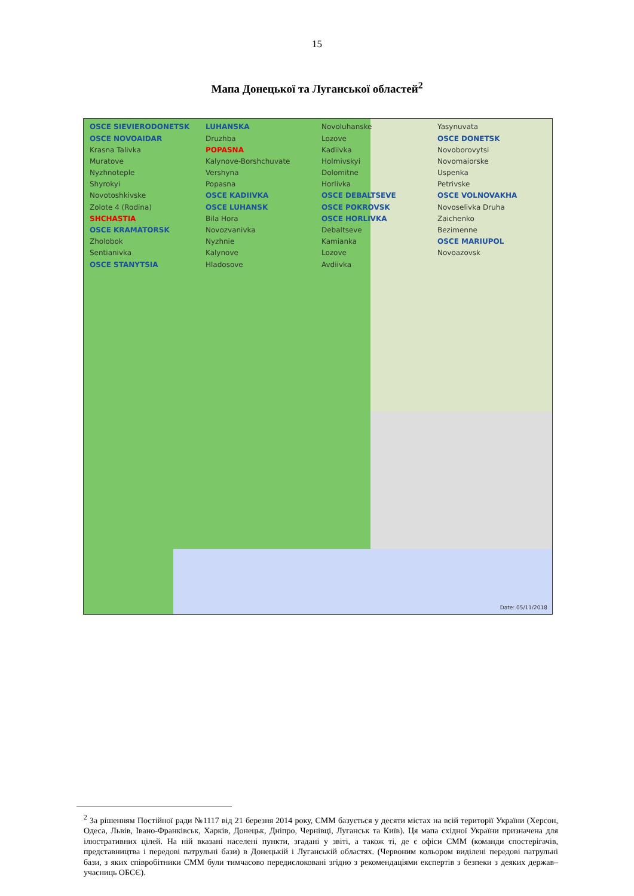15
Мапа Донецької та Луганської областей<sup>2</sup>
OSCE SIEVIERODONETSK
OSCE NOVOAIDAR
Krasna Talivka
Muratove
Nyzhnoteple
Shyrokyi
Novotoshkivske
Zolote 4 (Rodina)
SHCHASTIA
OSCE KRAMATORSK
Zholobok
Sentianivka
OSCE STANYTSIA LUHANSKA
Druzhba
POPASNA
Kalynove-Borshchuvate
Vershyna
Popasna
OSCE KADIIVKA
OSCE LUHANSK
Bila Hora
Novozvanivka
Nyzhnie
Kalynove
Hladosove
Novoluhanske
Lozove
Kadiivka
Holmivskyi
Dolomitne
Horlivka
OSCE DEBALTSEVE
OSCE POKROVSK
OSCE HORLIVKA
Debaltseve
Kamianka
Lozove
Avdiivka
Yasynuvata
OSCE DONETSK
Novoborovytsi
Novomaiorske
Uspenka
Petrivske
OSCE VOLNOVAKHA
Novoselivka Druha
Zaichenko
Bezimenne
OSCE MARIUPOL
Novoazovsk
Date: 05/11/2018
<sup>2</sup> За рішенням Постійної ради №1117 від 21 березня 2014 року, СММ базується у десяти містах на всій території України (Херсон, Одеса, Львів, Івано-Франківськ, Харків, Донецьк, Дніпро, Чернівці, Луганськ та Київ). Ця мапа східної України призначена для ілюстративних цілей. На ній вказані населені пункти, згадані у звіті, а також ті, де є офіси СММ (команди спостерігачів, представництва і передові патрульні бази) в Донецькій і Луганській областях. (Червоним кольором виділені передові патрульні бази, з яких співробітники СММ були тимчасово передислоковані згідно з рекомендаціями експертів з безпеки з деяких держав–учасниць ОБСЄ).